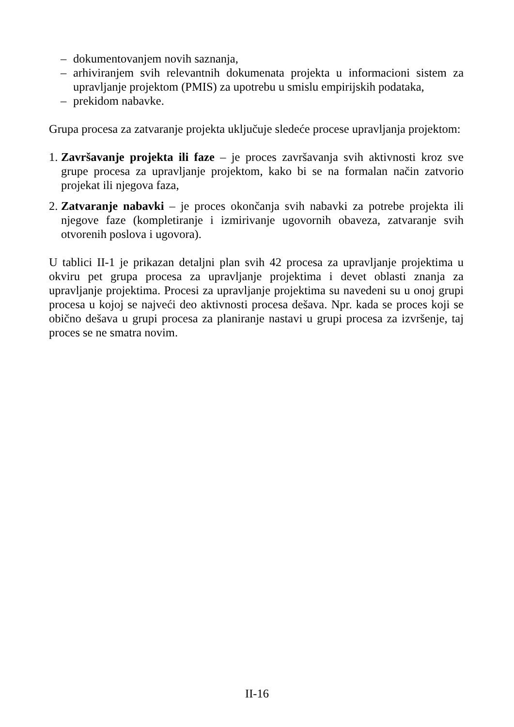– dokumentovanjem novih saznanja,
– arhiviranjem svih relevantnih dokumenata projekta u informacioni sistem za upravljanje projektom (PMIS) za upotrebu u smislu empirijskih podataka,
– prekidom nabavke.
Grupa procesa za zatvaranje projekta uključuje sledeće procese upravljanja projektom:
1. Završavanje projekta ili faze – je proces završavanja svih aktivnosti kroz sve grupe procesa za upravljanje projektom, kako bi se na formalan način zatvorio projekat ili njegova faza,
2. Zatvaranje nabavki – je proces okončanja svih nabavki za potrebe projekta ili njegove faze (kompletiranje i izmirivanje ugovornih obaveza, zatvaranje svih otvorenih poslova i ugovora).
U tablici II-1 je prikazan detaljni plan svih 42 procesa za upravljanje projektima u okviru pet grupa procesa za upravljanje projektima i devet oblasti znanja za upravljanje projektima. Procesi za upravljanje projektima su navedeni su u onoj grupi procesa u kojoj se najveći deo aktivnosti procesa dešava. Npr. kada se proces koji se obično dešava u grupi procesa za planiranje nastavi u grupi procesa za izvršenje, taj proces se ne smatra novim.
II-16